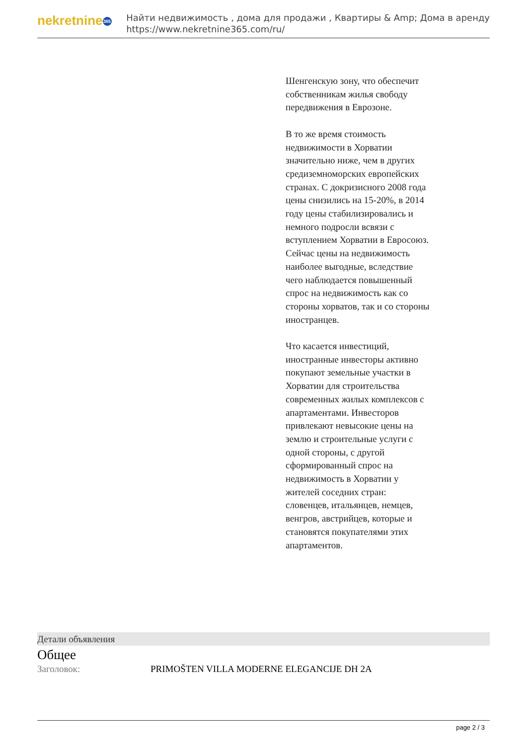nekretnine 365
Найти недвижимость , дома для продажи , Квартиры & Amp; Дома в аренду
https://www.nekretnine365.com/ru/
Шенгенскую зону, что обеспечит собственникам жилья свободу передвижения в Еврозоне.
В то же время стоимость недвижимости в Хорватии значительно ниже, чем в других средиземноморских европейских странах. С докризисного 2008 года цены снизились на 15-20%, в 2014 году цены стабилизировались и немного подросли всвязи с вступлением Хорватии в Евросоюз. Сейчас цены на недвижимость наиболее выгодные, вследствие чего наблюдается повышенный спрос на недвижимость как со стороны хорватов, так и со стороны иностранцев.
Что касается инвестиций, иностранные инвесторы активно покупают земельные участки в Хорватии для строительства современных жилых комплексов с апартаментами. Инвесторов привлекают невысокие цены на землю и строительные услуги с одной стороны, с другой сформированный спрос на недвижимость в Хорватии у жителей соседних стран: словенцев, итальянцев, немцев, венгров, австрийцев, которые и становятся покупателями этих апартаментов.
Детали объявления
Общее
| Заголовок: | PRIMOŠTEN VILLA MODERNE ELEGANCIJE DH 2A |
page 2 / 3